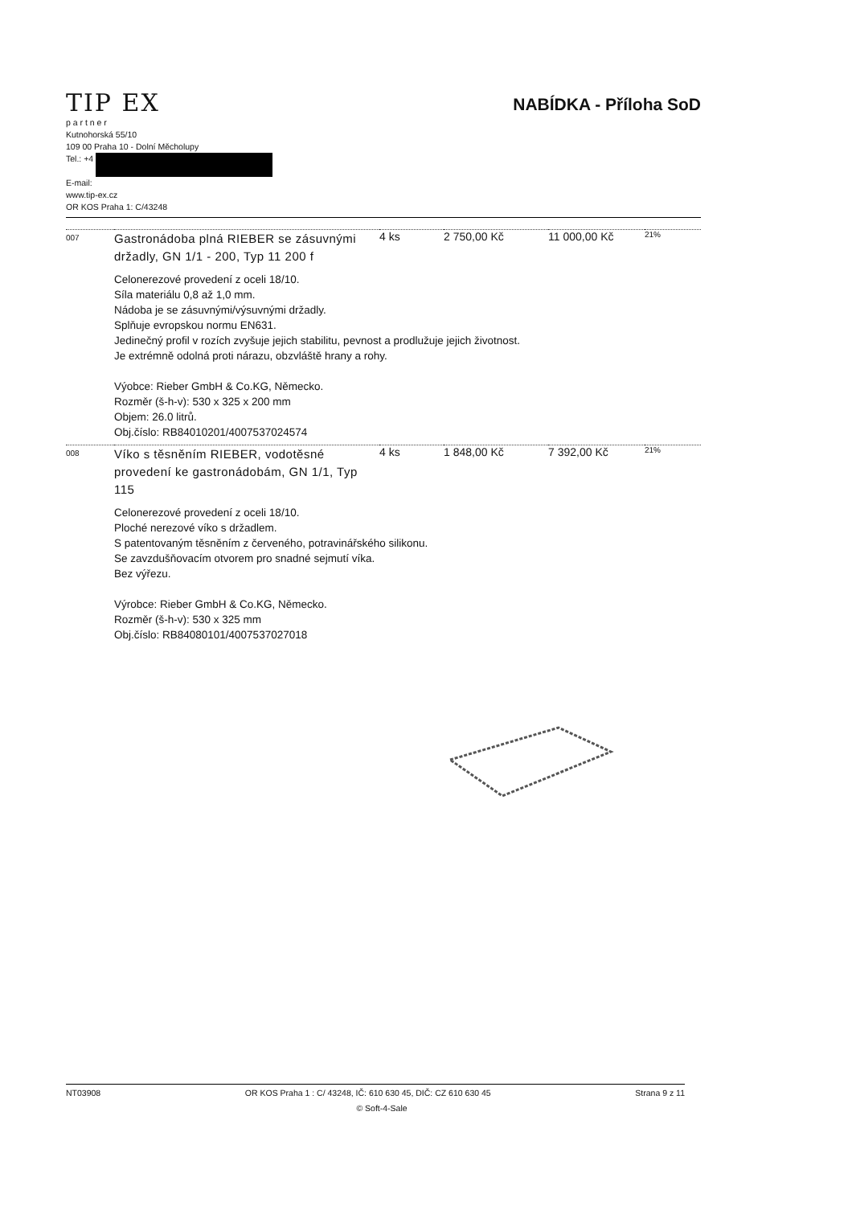TIP EX
p a r t n e r
Kutnohorská 55/10
109 00 Praha 10 - Dolní Měcholupy
Tel.: +4
E-mail:
www.tip-ex.cz
OR KOS Praha 1: C/43248
NABÍDKA - Příloha SoD
| 007 | Gastronádoba plná RIEBER se zásuvnými držadly, GN 1/1 - 200, Typ 11 200 f | 4 ks | 2 750,00 Kč | 11 000,00 Kč | 21% |
| Celonerezové provedení z oceli 18/10. Síla materiálu 0,8 až 1,0 mm. Nádoba je se zásuvnými/výsuvnými držadly. Splňuje evropskou normu EN631. Jedinečný profil v rozích zvyšuje jejich stabilitu, pevnost a prodlužuje jejich životnost. Je extrémně odolná proti nárazu, obzvláště hrany a rohy. Výobce: Rieber GmbH & Co.KG, Německo. Rozměr (š-h-v): 530 x 325 x 200 mm Objem: 26.0 litrů. Obj.číslo: RB84010201/4007537024574 | | | | | |
| 008 | Víko s těsněním RIEBER, vodotěsné provedení ke gastronádobám, GN 1/1, Typ 115 | 4 ks | 1 848,00 Kč | 7 392,00 Kč | 21% |
| Celonerezové provedení z oceli 18/10. Ploché nerezové víko s držadlem. S patentovaným těsněním z červeného, potravinářského silikonu. Se zavzdušňovacím otvorem pro snadné sejmutí víka. Bez výřezu. Výrobce: Rieber GmbH & Co.KG, Německo. Rozměr (š-h-v): 530 x 325 mm Obj.číslo: RB84080101/4007537027018 | | | | | |
NT03908 OR KOS Praha 1 : C/ 43248, IČ: 610 630 45, DIČ: CZ 610 630 45 Strana 9 z 11
© Soft-4-Sale